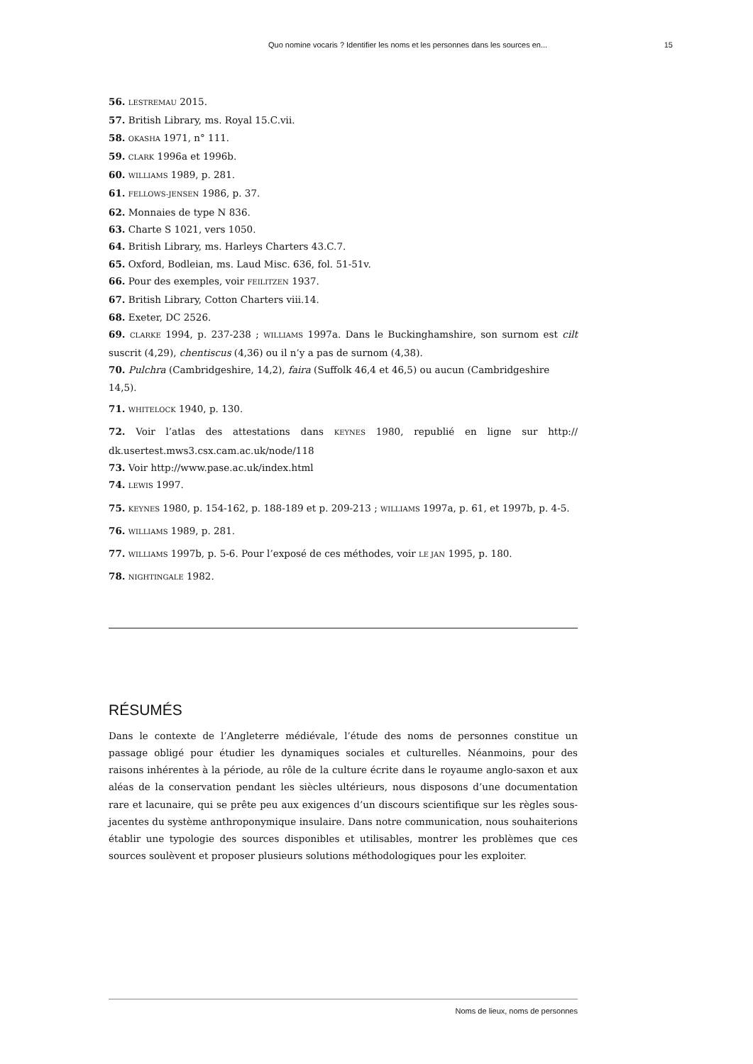Quo nomine vocaris ? Identifier les noms et les personnes dans les sources en... 15
56. LESTREMAU 2015.
57. British Library, ms. Royal 15.C.vii.
58. OKASHA 1971, n° 111.
59. CLARK 1996a et 1996b.
60. WILLIAMS 1989, p. 281.
61. FELLOWS-JENSEN 1986, p. 37.
62. Monnaies de type N 836.
63. Charte S 1021, vers 1050.
64. British Library, ms. Harleys Charters 43.C.7.
65. Oxford, Bodleian, ms. Laud Misc. 636, fol. 51-51v.
66. Pour des exemples, voir FEILITZEN 1937.
67. British Library, Cotton Charters viii.14.
68. Exeter, DC 2526.
69. CLARKE 1994, p. 237-238 ; WILLIAMS 1997a. Dans le Buckinghamshire, son surnom est cilt suscrit (4,29), chentiscus (4,36) ou il n’y a pas de surnom (4,38).
70. Pulchra (Cambridgeshire, 14,2), faira (Suffolk 46,4 et 46,5) ou aucun (Cambridgeshire 14,5).
71. WHITELOCK 1940, p. 130.
72. Voir l’atlas des attestations dans KEYNES 1980, republié en ligne sur http:// dk.usertest.mws3.csx.cam.ac.uk/node/118
73. Voir http://www.pase.ac.uk/index.html
74. LEWIS 1997.
75. KEYNES 1980, p. 154-162, p. 188-189 et p. 209-213 ; WILLIAMS 1997a, p. 61, et 1997b, p. 4-5.
76. WILLIAMS 1989, p. 281.
77. WILLIAMS 1997b, p. 5-6. Pour l’exposé de ces méthodes, voir LE JAN 1995, p. 180.
78. NIGHTINGALE 1982.
RÉSUMÉS
Dans le contexte de l’Angleterre médiévale, l’étude des noms de personnes constitue un passage obligé pour étudier les dynamiques sociales et culturelles. Néanmoins, pour des raisons inhérentes à la période, au rôle de la culture écrite dans le royaume anglo-saxon et aux aléas de la conservation pendant les siècles ultérieurs, nous disposons d’une documentation rare et lacunaire, qui se prête peu aux exigences d’un discours scientifique sur les règles sous-jacentes du système anthroponymique insulaire. Dans notre communication, nous souhaiterions établir une typologie des sources disponibles et utilisables, montrer les problèmes que ces sources soulèvent et proposer plusieurs solutions méthodologiques pour les exploiter.
Noms de lieux, noms de personnes